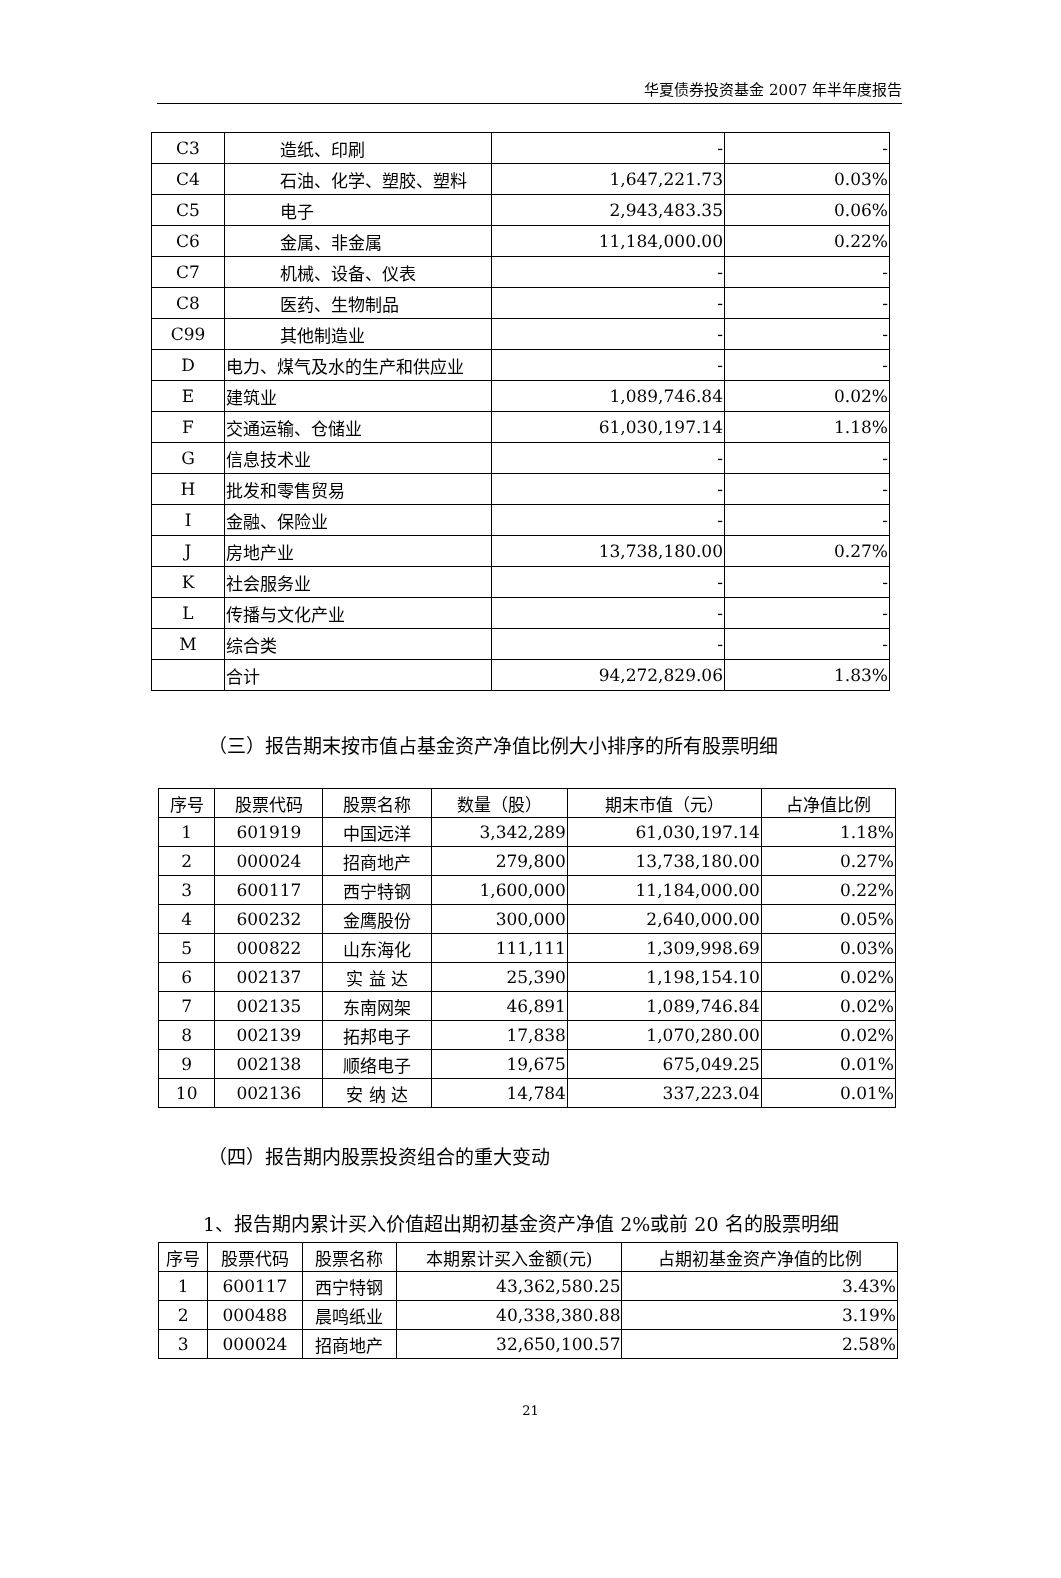华夏债券投资基金 2007 年半年度报告
| C3 | 造纸、印刷 | - | - |
| C4 | 石油、化学、塑胶、塑料 | 1,647,221.73 | 0.03% |
| C5 | 电子 | 2,943,483.35 | 0.06% |
| C6 | 金属、非金属 | 11,184,000.00 | 0.22% |
| C7 | 机械、设备、仪表 | - | - |
| C8 | 医药、生物制品 | - | - |
| C99 | 其他制造业 | - | - |
| D | 电力、煤气及水的生产和供应业 | - | - |
| E | 建筑业 | 1,089,746.84 | 0.02% |
| F | 交通运输、仓储业 | 61,030,197.14 | 1.18% |
| G | 信息技术业 | - | - |
| H | 批发和零售贸易 | - | - |
| I | 金融、保险业 | - | - |
| J | 房地产业 | 13,738,180.00 | 0.27% |
| K | 社会服务业 | - | - |
| L | 传播与文化产业 | - | - |
| M | 综合类 | - | - |
| | 合计 | 94,272,829.06 | 1.83% |
（三）报告期末按市值占基金资产净值比例大小排序的所有股票明细
| 序号 | 股票代码 | 股票名称 | 数量（股） | 期末市值（元） | 占净值比例 |
| --- | --- | --- | --- | --- | --- |
| 1 | 601919 | 中国远洋 | 3,342,289 | 61,030,197.14 | 1.18% |
| 2 | 000024 | 招商地产 | 279,800 | 13,738,180.00 | 0.27% |
| 3 | 600117 | 西宁特钢 | 1,600,000 | 11,184,000.00 | 0.22% |
| 4 | 600232 | 金鹰股份 | 300,000 | 2,640,000.00 | 0.05% |
| 5 | 000822 | 山东海化 | 111,111 | 1,309,998.69 | 0.03% |
| 6 | 002137 | 实 益 达 | 25,390 | 1,198,154.10 | 0.02% |
| 7 | 002135 | 东南网架 | 46,891 | 1,089,746.84 | 0.02% |
| 8 | 002139 | 拓邦电子 | 17,838 | 1,070,280.00 | 0.02% |
| 9 | 002138 | 顺络电子 | 19,675 | 675,049.25 | 0.01% |
| 10 | 002136 | 安 纳 达 | 14,784 | 337,223.04 | 0.01% |
（四）报告期内股票投资组合的重大变动
1、报告期内累计买入价值超出期初基金资产净值 2%或前 20 名的股票明细
| 序号 | 股票代码 | 股票名称 | 本期累计买入金额(元) | 占期初基金资产净值的比例 |
| --- | --- | --- | --- | --- |
| 1 | 600117 | 西宁特钢 | 43,362,580.25 | 3.43% |
| 2 | 000488 | 晨鸣纸业 | 40,338,380.88 | 3.19% |
| 3 | 000024 | 招商地产 | 32,650,100.57 | 2.58% |
21